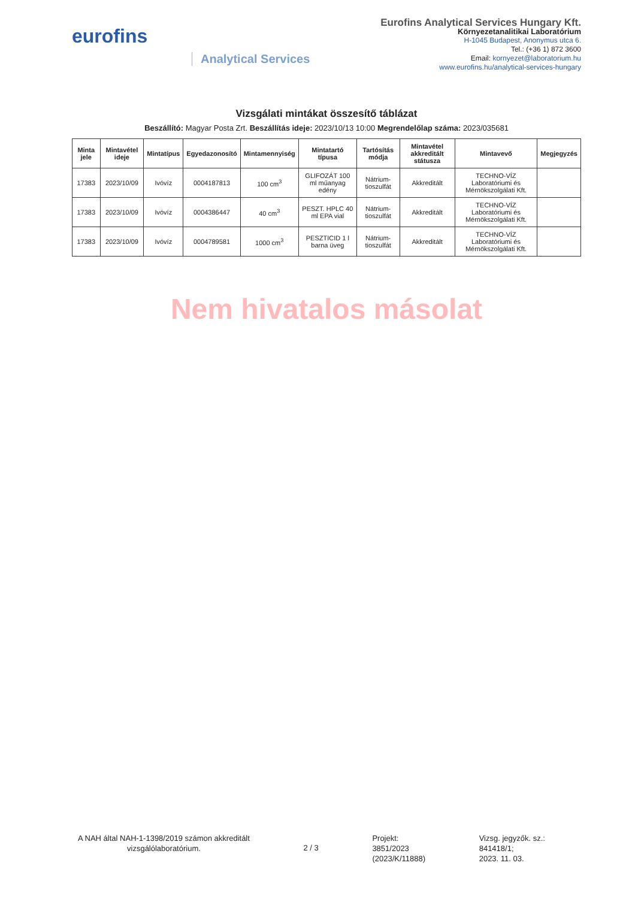eurofins
Analytical Services
Eurofins Analytical Services Hungary Kft.
Környezetanalitikai Laboratórium
H-1045 Budapest, Anonymus utca 6.
Tel.: (+36 1) 872 3600
Email: kornyezet@laboratorium.hu
www.eurofins.hu/analytical-services-hungary
Vizsgálati mintákat összesítő táblázat
Beszállító: Magyar Posta Zrt. Beszállítás ideje: 2023/10/13 10:00 Megrendelőlap száma: 2023/035681
| Minta jele | Mintavétel ideje | Mintatípus | Egyedazonosító | Mintamennyiség | Mintatartó típusa | Tartósítás módja | Mintavétel akkreditált státusza | Mintavevő | Megjegyzés |
| --- | --- | --- | --- | --- | --- | --- | --- | --- | --- |
| 17383 | 2023/10/09 | Ivóvíz | 0004187813 | 100 cm<sup>3</sup> | GLIFOZÁT 100 ml műanyag edény | Nátrium-tioszulfát | Akkreditált | TECHNO-VÍZ Laboratóriumi és Mérnökszolgálati Kft. | |
| 17383 | 2023/10/09 | Ivóvíz | 0004386447 | 40 cm<sup>3</sup> | PESZT. HPLC 40 ml EPA vial | Nátrium-tioszulfát | Akkreditált | TECHNO-VÍZ Laboratóriumi és Mérnökszolgálati Kft. | |
| 17383 | 2023/10/09 | Ivóvíz | 0004789581 | 1000 cm<sup>3</sup> | PESZTICID 1 l barna üveg | Nátrium-tioszulfát | Akkreditált | TECHNO-VÍZ Laboratóriumi és Mérnökszolgálati Kft. | |
Nem hivatalos másolat
A NAH által NAH-1-1398/2019 számon akkreditált
vizsgálólaboratórium.
2 / 3
Projekt:
3851/2023
(2023/K/11888)
Vizsg. jegyzők. sz.:
841418/1;
2023. 11. 03.